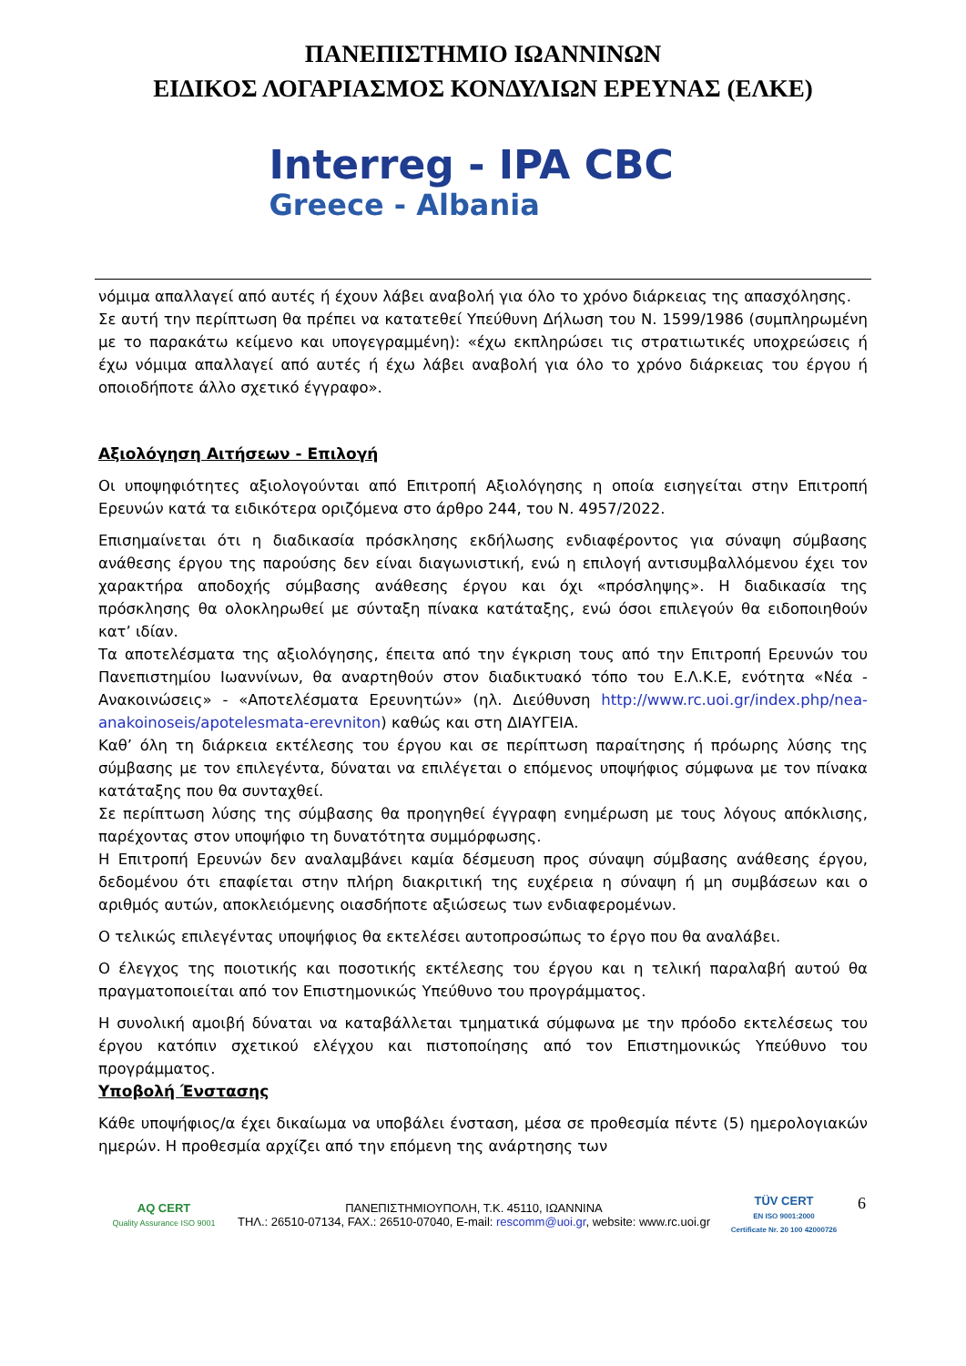ΠΑΝΕΠΙΣΤΗΜΙΟ ΙΩΑΝΝΙΝΩΝ
ΕΙΔΙΚΟΣ ΛΟΓΑΡΙΑΣΜΟΣ ΚΟΝΔΥΛΙΩΝ ΕΡΕΥΝΑΣ (ΕΛΚΕ)
Interreg - IPA CBC
Greece - Albania
νόμιμα απαλλαγεί από αυτές ή έχουν λάβει αναβολή για όλο το χρόνο διάρκειας της απασχόλησης.
Σε αυτή την περίπτωση θα πρέπει να κατατεθεί Υπεύθυνη Δήλωση του Ν. 1599/1986 (συμπληρωμένη με το παρακάτω κείμενο και υπογεγραμμένη): «έχω εκπληρώσει τις στρατιωτικές υποχρεώσεις ή έχω νόμιμα απαλλαγεί από αυτές ή έχω λάβει αναβολή για όλο το χρόνο διάρκειας του έργου ή οποιοδήποτε άλλο σχετικό έγγραφο».
Αξιολόγηση Αιτήσεων - Επιλογή
Οι υποψηφιότητες αξιολογούνται από Επιτροπή Αξιολόγησης η οποία εισηγείται στην Επιτροπή Ερευνών κατά τα ειδικότερα οριζόμενα στο άρθρο 244, του Ν. 4957/2022.
Επισημαίνεται ότι η διαδικασία πρόσκλησης εκδήλωσης ενδιαφέροντος για σύναψη σύμβασης ανάθεσης έργου της παρούσης δεν είναι διαγωνιστική, ενώ η επιλογή αντισυμβαλλόμενου έχει τον χαρακτήρα αποδοχής σύμβασης ανάθεσης έργου και όχι «πρόσληψης». Η διαδικασία της πρόσκλησης θα ολοκληρωθεί με σύνταξη πίνακα κατάταξης, ενώ όσοι επιλεγούν θα ειδοποιηθούν κατ’ ιδίαν.
Τα αποτελέσματα της αξιολόγησης, έπειτα από την έγκριση τους από την Επιτροπή Ερευνών του Πανεπιστημίου Ιωαννίνων, θα αναρτηθούν στον διαδικτυακό τόπο του Ε.Λ.Κ.Ε, ενότητα «Νέα - Ανακοινώσεις» - «Αποτελέσματα Ερευνητών» (ηλ. Διεύθυνση http://www.rc.uoi.gr/index.php/nea-anakoinoseis/apotelesmata-erevniton) καθώς και στη ΔΙΑΥΓΕΙΑ.
Καθ’ όλη τη διάρκεια εκτέλεσης του έργου και σε περίπτωση παραίτησης ή πρόωρης λύσης της σύμβασης με τον επιλεγέντα, δύναται να επιλέγεται ο επόμενος υποψήφιος σύμφωνα με τον πίνακα κατάταξης που θα συνταχθεί.
Σε περίπτωση λύσης της σύμβασης θα προηγηθεί έγγραφη ενημέρωση με τους λόγους απόκλισης, παρέχοντας στον υποψήφιο τη δυνατότητα συμμόρφωσης.
Η Επιτροπή Ερευνών δεν αναλαμβάνει καμία δέσμευση προς σύναψη σύμβασης ανάθεσης έργου, δεδομένου ότι επαφίεται στην πλήρη διακριτική της ευχέρεια η σύναψη ή μη συμβάσεων και ο αριθμός αυτών, αποκλειόμενης οιασδήποτε αξιώσεως των ενδιαφερομένων.
Ο τελικώς επιλεγέντας υποψήφιος θα εκτελέσει αυτοπροσώπως το έργο που θα αναλάβει.
Ο έλεγχος της ποιοτικής και ποσοτικής εκτέλεσης του έργου και η τελική παραλαβή αυτού θα πραγματοποιείται από τον Επιστημονικώς Υπεύθυνο του προγράμματος.
Η συνολική αμοιβή δύναται να καταβάλλεται τμηματικά σύμφωνα με την πρόοδο εκτελέσεως του έργου κατόπιν σχετικού ελέγχου και πιστοποίησης από τον Επιστημονικώς Υπεύθυνο του προγράμματος.
Υποβολή Ένστασης
Κάθε υποψήφιος/α έχει δικαίωμα να υποβάλει ένσταση, μέσα σε προθεσμία πέντε (5) ημερολογιακών ημερών. Η προθεσμία αρχίζει από την επόμενη της ανάρτησης των
AQ CERT
Quality Assurance ISO 9001
ΠΑΝΕΠΙΣΤΗΜΙΟΥΠΟΛΗ, Τ.Κ. 45110, ΙΩΑΝΝΙΝΑ
ΤΗΛ.: 26510-07134, FAX.: 26510-07040, E-mail: rescomm@uoi.gr, website: www.rc.uoi.gr
TÜV CERT
EN ISO 9001:2000
Certificate Nr. 20 100 42000726
6